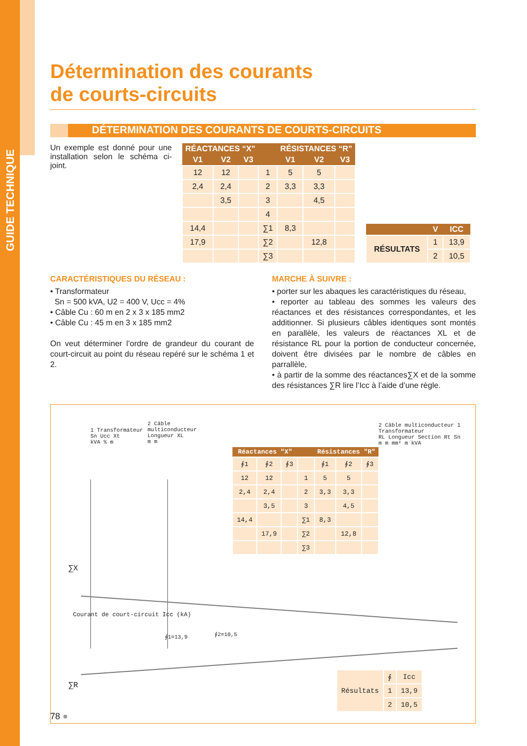GUIDE TECHNIQUE
Détermination des courants
de courts-circuits
DÉTERMINATION DES COURANTS DE COURTS-CIRCUITS
Un exemple est donné pour une installation selon le schéma ci-joint.
| RÉACTANCES “X” | | | | RÉSISTANCES “R” | | |
| --- | --- | --- | --- | --- | --- | --- |
| V1 | V2 | V3 | | V1 | V2 | V3 |
| 12 | 12 | | 1 | 5 | 5 | |
| 2,4 | 2,4 | | 2 | 3,3 | 3,3 | |
| | 3,5 | | 3 | | 4,5 | |
| | | | 4 | | | |
| 14,4 | | | ∑1 | 8,3 | | |
| 17,9 | | | ∑2 | | 12,8 | |
| | | | ∑3 | | | |
| | V | ICC |
| --- | --- | --- |
| RÉSULTATS | 1 | 13,9 |
| | 2 | 10,5 |
CARACTÉRISTIQUES DU RÉSEAU :
• Transformateur
Sn = 500 kVA, U2 = 400 V, Ucc = 4%
• Câble Cu : 60 m en 2 x 3 x 185 mm2
• Câble Cu : 45 m en 3 x 185 mm2
On veut déterminer l’ordre de grandeur du courant de court-circuit au point du réseau repéré sur le schéma 1 et 2.
MARCHE À SUIVRE :
• porter sur les abaques les caractéristiques du réseau,
• reporter au tableau des sommes les valeurs des réactances et des résistances correspondantes, et les additionner. Si plusieurs câbles identiques sont montés en parallèle, les valeurs de réactances XL et de résistance RL pour la portion de conducteur concernée, doivent être divisées par le nombre de câbles en parrallèle,
• à partir de la somme des réactances∑X et de la somme des résistances ∑R lire l’Icc à l’aide d’une règle.
1 Transformateur
Sn Ucc Xt
kVA % m
2 Câble
multiconducteur
Longueur XL
m m
2 Câble multiconducteur 1 Transformateur
RL Longueur Section Rt Sn
m m mm² m kVA
∑X
Courant de court-circuit Icc (kA)
∮1=13,9 ∮2=10,5
∑R
| Réactances "X" | | | | Résistances "R" | | |
| --- | --- | --- | --- | --- | --- | --- |
| ∮1 | ∮2 | ∮3 | | ∮1 | ∮2 | ∮3 |
| 12 | 12 | | 1 | 5 | 5 | |
| 2,4 | 2,4 | | 2 | 3,3 | 3,3 | |
| | 3,5 | | 3 | | 4,5 | |
| 14,4 | | | ∑1 | 8,3 | | |
| | 17,9 | | ∑2 | | 12,8 | |
| | | | ∑3 | | | |
| Résultats | ∮ | Icc |
| | 1 | 13,9 |
| | 2 | 10,5 |
78 ●